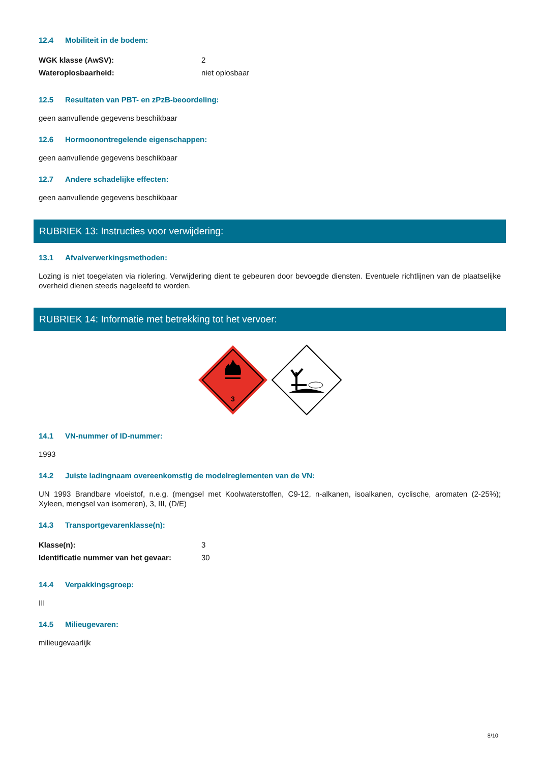12.4 Mobiliteit in de bodem:
| WGK klasse (AwSV): | 2 |
| Wateroplosbaarheid: | niet oplosbaar |
12.5 Resultaten van PBT- en zPzB-beoordeling:
geen aanvullende gegevens beschikbaar
12.6 Hormoonontregelende eigenschappen:
geen aanvullende gegevens beschikbaar
12.7 Andere schadelijke effecten:
geen aanvullende gegevens beschikbaar
RUBRIEK 13: Instructies voor verwijdering:
13.1 Afvalverwerkingsmethoden:
Lozing is niet toegelaten via riolering. Verwijdering dient te gebeuren door bevoegde diensten. Eventuele richtlijnen van de plaatselijke overheid dienen steeds nageleefd te worden.
RUBRIEK 14: Informatie met betrekking tot het vervoer:
3
14.1 VN-nummer of ID-nummer:
1993
14.2 Juiste ladingnaam overeenkomstig de modelreglementen van de VN:
UN 1993 Brandbare vloeistof, n.e.g. (mengsel met Koolwaterstoffen, C9-12, n-alkanen, isoalkanen, cyclische, aromaten (2-25%); Xyleen, mengsel van isomeren), 3, III, (D/E)
14.3 Transportgevarenklasse(n):
| Klasse(n): | 3 |
| Identificatie nummer van het gevaar: | 30 |
14.4 Verpakkingsgroep:
III
14.5 Milieugevaren:
milieugevaarlijk
8/10